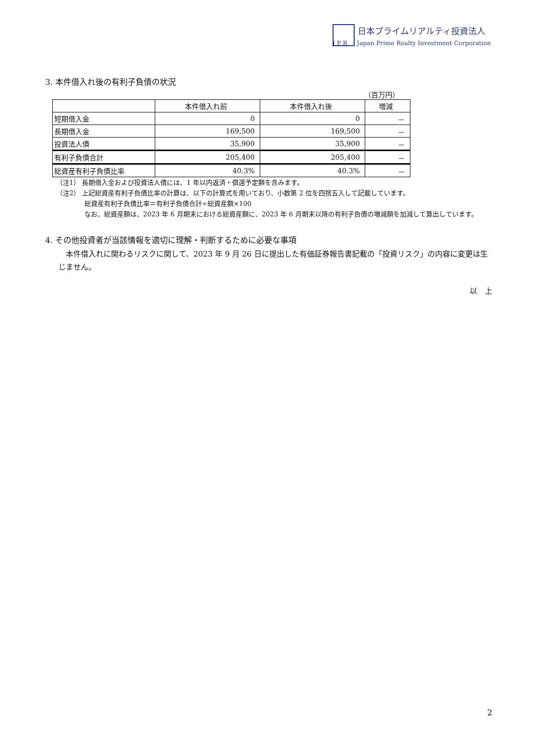日本プライムリアルティ投資法人
J P R Japan Prime Realty Investment Corporation
3. 本件借入れ後の有利子負債の状況
（百万円）
| | 本件借入れ前 | 本件借入れ後 | 増減 |
| --- | --- | --- | --- |
| 短期借入金 | 0 | 0 | － |
| 長期借入金 | 169,500 | 169,500 | － |
| 投資法人債 | 35,900 | 35,900 | － |
| 有利子負債合計 | 205,400 | 205,400 | － |
| 総資産有利子負債比率 | 40.3% | 40.3% | － |
（注1） 長期借入金および投資法人債には、1 年以内返済・償還予定額を含みます。
（注2） 上記総資産有利子負債比率の計算は、以下の計算式を用いており、小数第 2 位を四捨五入して記載しています。
総資産有利子負債比率＝有利子負債合計÷総資産額×100
なお、総資産額は、2023 年 6 月期末における総資産額に、2023 年 6 月期末以降の有利子負債の増減額を加減して算出しています。
4. その他投資者が当該情報を適切に理解・判断するために必要な事項
　本件借入れに関わるリスクに関して、2023 年 9 月 26 日に提出した有価証券報告書記載の「投資リスク」の内容に変更は生じません。
以　上
2